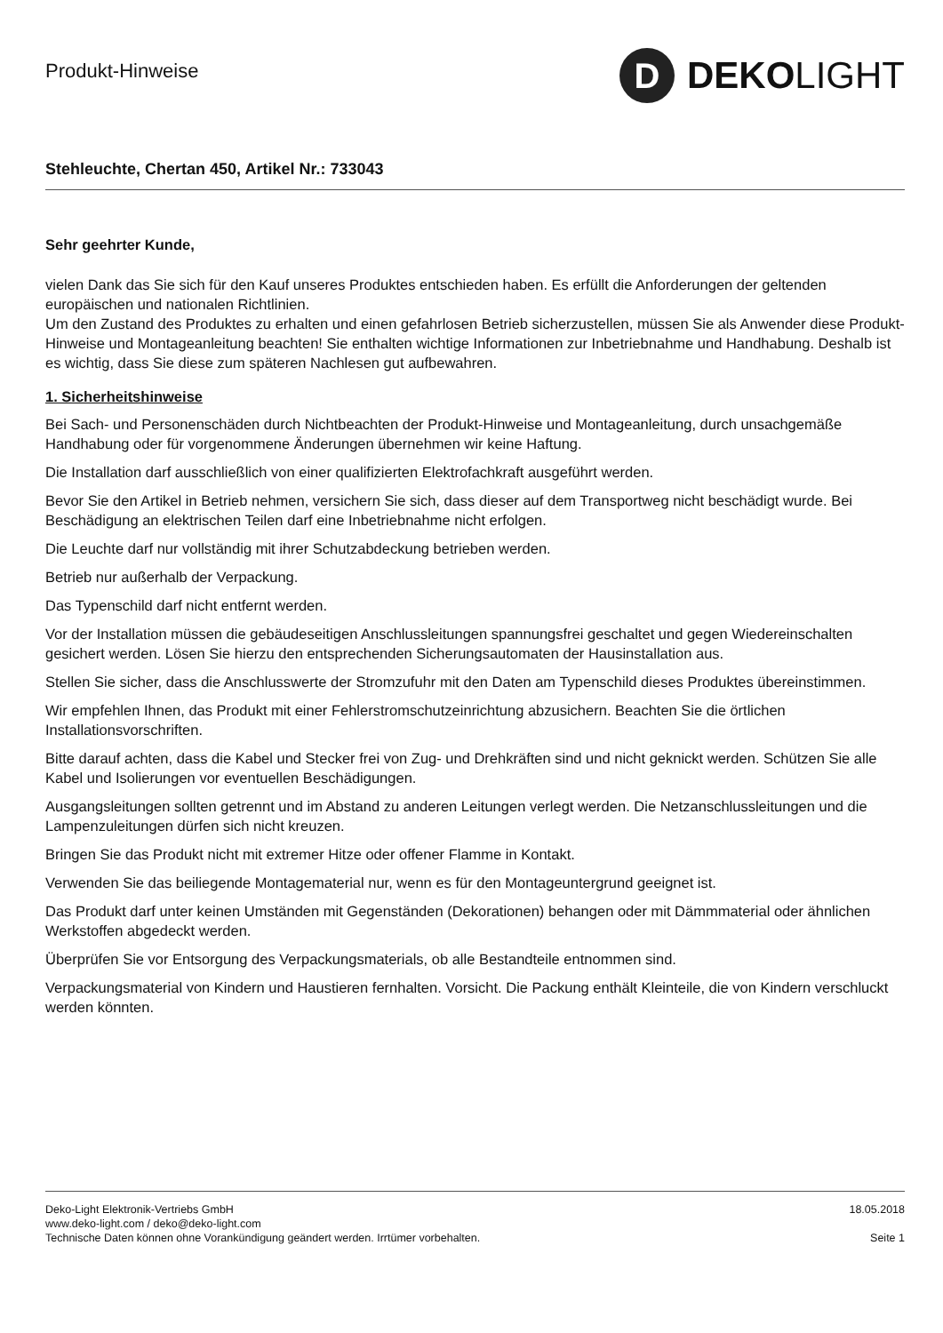Produkt-Hinweise
D
DEKOLIGHT
Stehleuchte, Chertan 450, Artikel Nr.: 733043
Sehr geehrter Kunde,
vielen Dank das Sie sich für den Kauf unseres Produktes entschieden haben. Es erfüllt die Anforderungen der geltenden europäischen und nationalen Richtlinien.
Um den Zustand des Produktes zu erhalten und einen gefahrlosen Betrieb sicherzustellen, müssen Sie als Anwender diese Produkt-Hinweise und Montageanleitung beachten! Sie enthalten wichtige Informationen zur Inbetriebnahme und Handhabung. Deshalb ist es wichtig, dass Sie diese zum späteren Nachlesen gut aufbewahren.
1. Sicherheitshinweise
Bei Sach- und Personenschäden durch Nichtbeachten der Produkt-Hinweise und Montageanleitung, durch unsachgemäße Handhabung oder für vorgenommene Änderungen übernehmen wir keine Haftung.
Die Installation darf ausschließlich von einer qualifizierten Elektrofachkraft ausgeführt werden.
Bevor Sie den Artikel in Betrieb nehmen, versichern Sie sich, dass dieser auf dem Transportweg nicht beschädigt wurde. Bei Beschädigung an elektrischen Teilen darf eine Inbetriebnahme nicht erfolgen.
Die Leuchte darf nur vollständig mit ihrer Schutzabdeckung betrieben werden.
Betrieb nur außerhalb der Verpackung.
Das Typenschild darf nicht entfernt werden.
Vor der Installation müssen die gebäudeseitigen Anschlussleitungen spannungsfrei geschaltet und gegen Wiedereinschalten gesichert werden. Lösen Sie hierzu den entsprechenden Sicherungsautomaten der Hausinstallation aus.
Stellen Sie sicher, dass die Anschlusswerte der Stromzufuhr mit den Daten am Typenschild dieses Produktes übereinstimmen.
Wir empfehlen Ihnen, das Produkt mit einer Fehlerstromschutzeinrichtung abzusichern. Beachten Sie die örtlichen Installationsvorschriften.
Bitte darauf achten, dass die Kabel und Stecker frei von Zug- und Drehkräften sind und nicht geknickt werden. Schützen Sie alle Kabel und Isolierungen vor eventuellen Beschädigungen.
Ausgangsleitungen sollten getrennt und im Abstand zu anderen Leitungen verlegt werden. Die Netzanschlussleitungen und die Lampenzuleitungen dürfen sich nicht kreuzen.
Bringen Sie das Produkt nicht mit extremer Hitze oder offener Flamme in Kontakt.
Verwenden Sie das beiliegende Montagematerial nur, wenn es für den Montageuntergrund geeignet ist.
Das Produkt darf unter keinen Umständen mit Gegenständen (Dekorationen) behangen oder mit Dämmmaterial oder ähnlichen Werkstoffen abgedeckt werden.
Überprüfen Sie vor Entsorgung des Verpackungsmaterials, ob alle Bestandteile entnommen sind.
Verpackungsmaterial von Kindern und Haustieren fernhalten. Vorsicht. Die Packung enthält Kleinteile, die von Kindern verschluckt werden könnten.
Deko-Light Elektronik-Vertriebs GmbH
www.deko-light.com / deko@deko-light.com
Technische Daten können ohne Vorankündigung geändert werden. Irrtümer vorbehalten.
18.05.2018
Seite 1